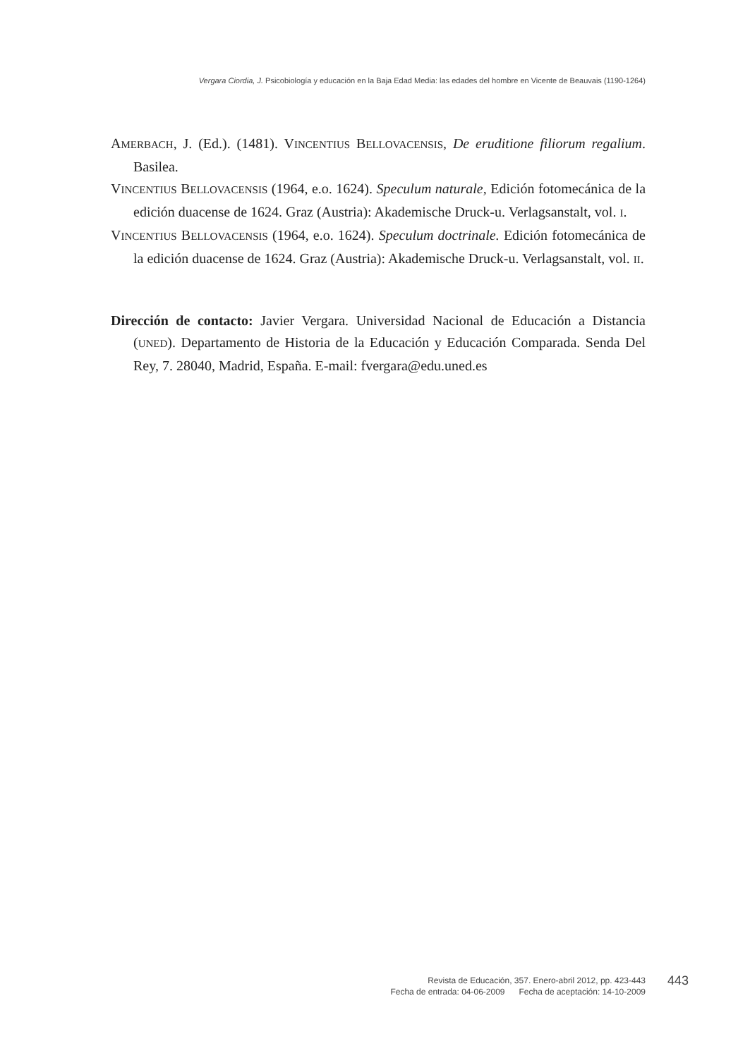Vergara Ciordia, J. Psicobiología y educación en la Baja Edad Media: las edades del hombre en Vicente de Beauvais (1190-1264)
AMERBACH, J. (Ed.). (1481). VINCENTIUS BELLOVACENSIS, De eruditione filiorum regalium. Basilea.
VINCENTIUS BELLOVACENSIS (1964, e.o. 1624). Speculum naturale, Edición fotomecánica de la edición duacense de 1624. Graz (Austria): Akademische Druck-u. Verlagsanstalt, vol. I.
VINCENTIUS BELLOVACENSIS (1964, e.o. 1624). Speculum doctrinale. Edición fotomecánica de la edición duacense de 1624. Graz (Austria): Akademische Druck-u. Verlagsanstalt, vol. II.
Dirección de contacto: Javier Vergara. Universidad Nacional de Educación a Distancia (UNED). Departamento de Historia de la Educación y Educación Comparada. Senda Del Rey, 7. 28040, Madrid, España. E-mail: fvergara@edu.uned.es
Revista de Educación, 357. Enero-abril 2012, pp. 423-443
Fecha de entrada: 04-06-2009 Fecha de aceptación: 14-10-2009
443